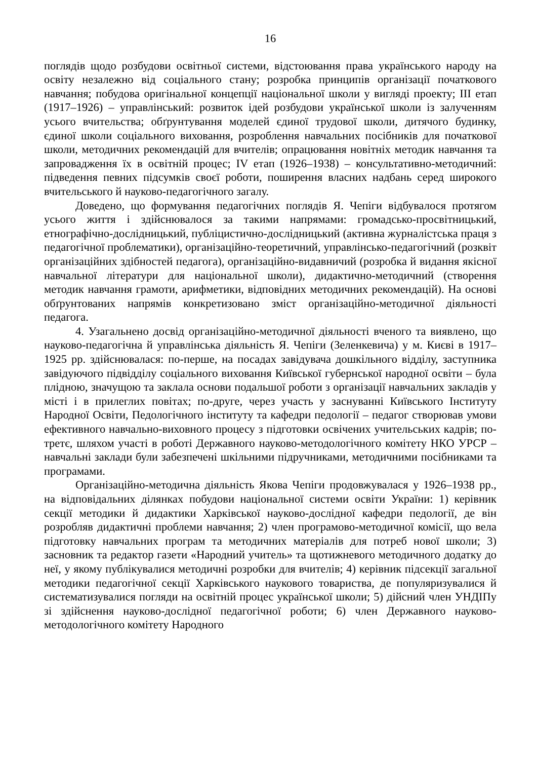16
поглядів щодо розбудови освітньої системи, відстоювання права українського народу на освіту незалежно від соціального стану; розробка принципів організації початкового навчання; побудова оригінальної концепції національної школи у вигляді проекту; ІІІ етап (1917–1926) – управлінський: розвиток ідей розбудови української школи із залученням усього вчительства; обґрунтування моделей єдиної трудової школи, дитячого будинку, єдиної школи соціального виховання, розроблення навчальних посібників для початкової школи, методичних рекомендацій для вчителів; опрацювання новітніх методик навчання та запровадження їх в освітній процес; IV етап (1926–1938) – консультативно-методичний: підведення певних підсумків своєї роботи, поширення власних надбань серед широкого вчительського й науково-педагогічного загалу.
Доведено, що формування педагогічних поглядів Я. Чепіги відбувалося протягом усього життя і здійснювалося за такими напрямами: громадсько-просвітницький, етнографічно-дослідницький, публіцистично-дослідницький (активна журналістська праця з педагогічної проблематики), організаційно-теоретичний, управлінсько-педагогічний (розквіт організаційних здібностей педагога), організаційно-видавничий (розробка й видання якісної навчальної літератури для національної школи), дидактично-методичний (створення методик навчання грамоти, арифметики, відповідних методичних рекомендацій). На основі обґрунтованих напрямів конкретизовано зміст організаційно-методичної діяльності педагога.
4. Узагальнено досвід організаційно-методичної діяльності вченого та виявлено, що науково-педагогічна й управлінська діяльність Я. Чепіги (Зеленкевича) у м. Києві в 1917–1925 рр. здійснювалася: по-перше, на посадах завідувача дошкільного відділу, заступника завідуючого підвідділу соціального виховання Київської губернської народної освіти – була плідною, значущою та заклала основи подальшої роботи з організації навчальних закладів у місті і в прилеглих повітах; по-друге, через участь у заснуванні Київського Інституту Народної Освіти, Педологічного інституту та кафедри педології – педагог створював умови ефективного навчально-виховного процесу з підготовки освічених учительських кадрів; по-третє, шляхом участі в роботі Державного науково-методологічного комітету НКО УРСР – навчальні заклади були забезпечені шкільними підручниками, методичними посібниками та програмами.
Організаційно-методична діяльність Якова Чепіги продовжувалася у 1926–1938 рр., на відповідальних ділянках побудови національної системи освіти України: 1) керівник секції методики й дидактики Харківської науково-дослідної кафедри педології, де він розробляв дидактичні проблеми навчання; 2) член програмово-методичної комісії, що вела підготовку навчальних програм та методичних матеріалів для потреб нової школи; 3) засновник та редактор газети «Народний учитель» та щотижневого методичного додатку до неї, у якому публікувалися методичні розробки для вчителів; 4) керівник підсекції загальної методики педагогічної секції Харківського наукового товариства, де популяризувалися й систематизувалися погляди на освітній процес української школи; 5) дійсний член УНДІПу зі здійснення науково-дослідної педагогічної роботи; 6) член Державного науково-методологічного комітету Народного